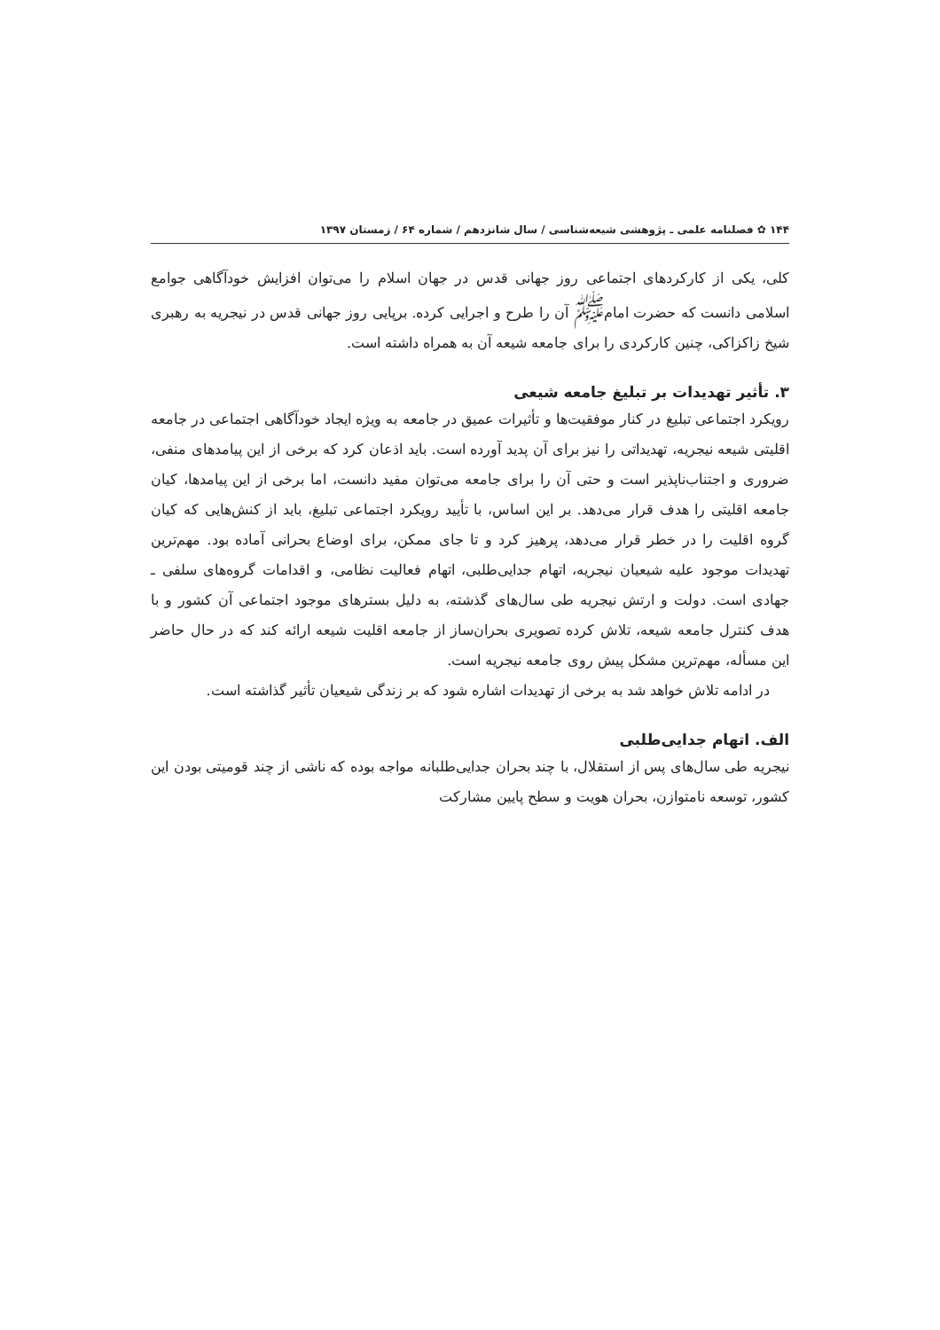۱۴۴ ✿ فصلنامه علمی ـ پژوهشی شیعه‌شناسی / سال شانزدهم / شماره ۶۴ / زمستان ۱۳۹۷
کلی، یکی از کارکردهای اجتماعی روز جهانی قدس در جهان اسلام را می‌توان افزایش خودآگاهی جوامع اسلامی دانست که حضرت امام<sup>ﷺ</sup> آن را طرح و اجرایی کرده. برپایی روز جهانی قدس در نیجریه به رهبری شیخ زاکزاکی، چنین کارکردی را برای جامعه شیعه آن به همراه داشته است.
۳. تأثیر تهدیدات بر تبلیغ جامعه شیعی
رویکرد اجتماعی تبلیغ در کنار موفقیت‌ها و تأثیرات عمیق در جامعه به ویژه ایجاد خودآگاهی اجتماعی در جامعه اقلیتی شیعه نیجریه، تهدیداتی را نیز برای آن پدید آورده است. باید اذعان کرد که برخی از این پیامدهای منفی، ضروری و اجتناب‌ناپذیر است و حتی آن را برای جامعه می‌توان مفید دانست، اما برخی از این پیامدها، کیان جامعه اقلیتی را هدف قرار می‌دهد. بر این اساس، با تأیید رویکرد اجتماعی تبلیغ، باید از کنش‌هایی که کیان گروه اقلیت را در خطر قرار می‌دهد، پرهیز کرد و تا جای ممکن، برای اوضاع بحرانی آماده بود. مهم‌ترین تهدیدات موجود علیه شیعیان نیجریه، اتهام جدایی‌طلبی، اتهام فعالیت نظامی، و اقدامات گروه‌های سلفی ـ جهادی است. دولت و ارتش نیجریه طی سال‌های گذشته، به دلیل بسترهای موجود اجتماعی آن کشور و با هدف کنترل جامعه شیعه، تلاش کرده تصویری بحران‌ساز از جامعه اقلیت شیعه ارائه کند که در حال حاضر این مسأله، مهم‌ترین مشکل پیش روی جامعه نیجریه است.
در ادامه تلاش خواهد شد به برخی از تهدیدات اشاره شود که بر زندگی شیعیان تأثیر گذاشته است.
الف. اتهام جدایی‌طلبی
نیجریه طی سال‌های پس از استقلال، با چند بحران جدایی‌طلبانه مواجه بوده که ناشی از چند قومیتی بودن این کشور، توسعه نامتوازن، بحران هویت و سطح پایین مشارکت